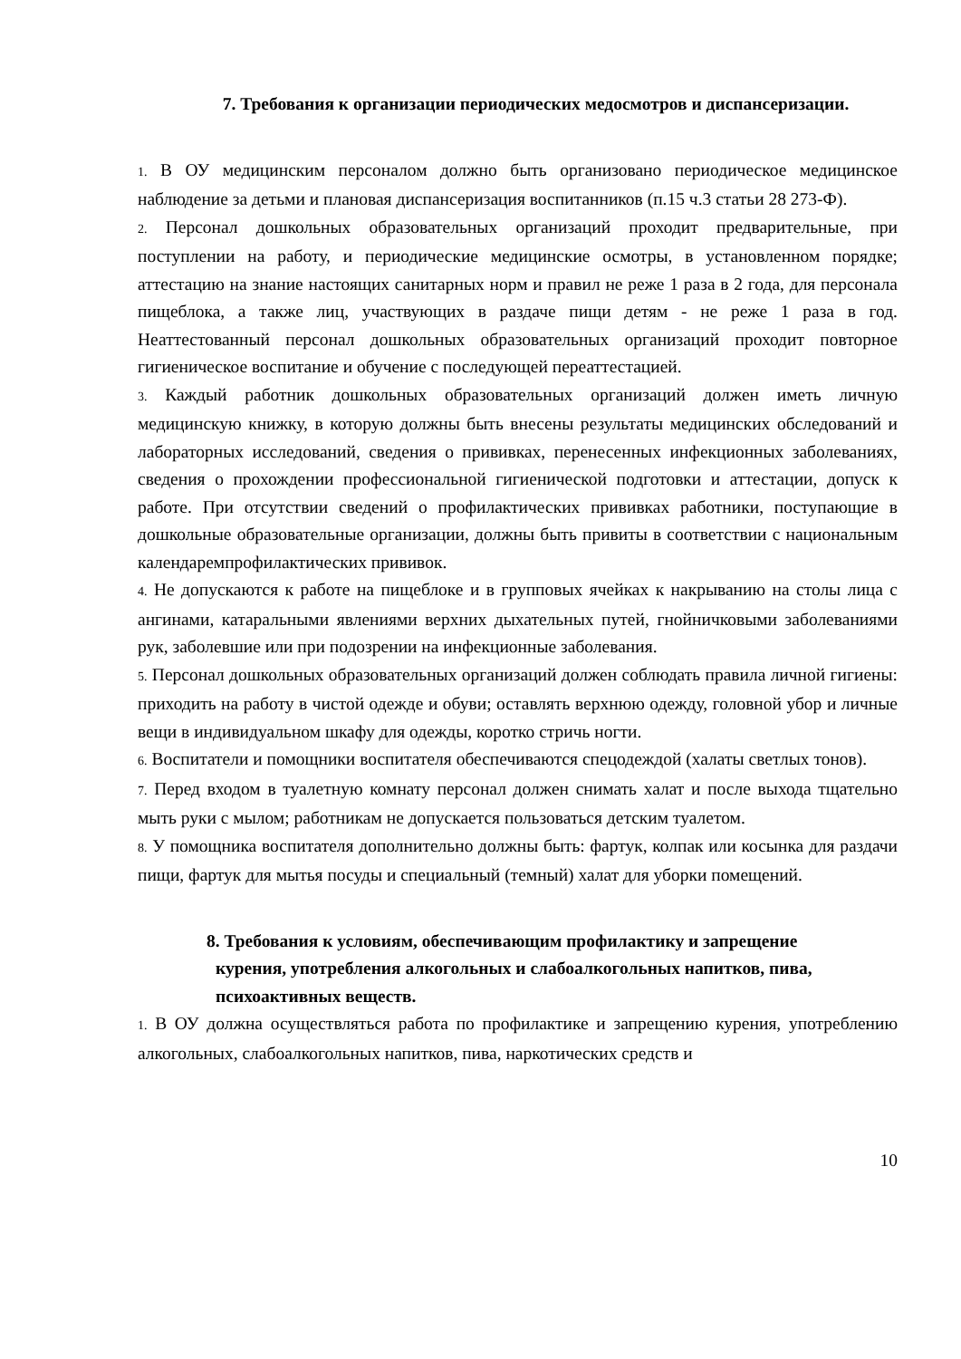7. Требования к организации периодических медосмотров и диспансеризации.
1. В ОУ медицинским персоналом должно быть организовано периодическое медицинское наблюдение за детьми и плановая диспансеризация воспитанников (п.15 ч.3 статьи 28 273-Ф).
2. Персонал дошкольных образовательных организаций проходит предварительные, при поступлении на работу, и периодические медицинские осмотры, в установленном порядке; аттестацию на знание настоящих санитарных норм и правил не реже 1 раза в 2 года, для персонала пищеблока, а также лиц, участвующих в раздаче пищи детям - не реже 1 раза в год. Неаттестованный персонал дошкольных образовательных организаций проходит повторное гигиеническое воспитание и обучение с последующей переаттестацией.
3. Каждый работник дошкольных образовательных организаций должен иметь личную медицинскую книжку, в которую должны быть внесены результаты медицинских обследований и лабораторных исследований, сведения о прививках, перенесенных инфекционных заболеваниях, сведения о прохождении профессиональной гигиенической подготовки и аттестации, допуск к работе. При отсутствии сведений о профилактических прививках работники, поступающие в дошкольные образовательные организации, должны быть привиты в соответствии с национальным календаремпрофилактических прививок.
4. Не допускаются к работе на пищеблоке и в групповых ячейках к накрыванию на столы лица с ангинами, катаральными явлениями верхних дыхательных путей, гнойничковыми заболеваниями рук, заболевшие или при подозрении на инфекционные заболевания.
5. Персонал дошкольных образовательных организаций должен соблюдать правила личной гигиены: приходить на работу в чистой одежде и обуви; оставлять верхнюю одежду, головной убор и личные вещи в индивидуальном шкафу для одежды, коротко стричь ногти.
6. Воспитатели и помощники воспитателя обеспечиваются спецодеждой (халаты светлых тонов).
7. Перед входом в туалетную комнату персонал должен снимать халат и после выхода тщательно мыть руки с мылом; работникам не допускается пользоваться детским туалетом.
8. У помощника воспитателя дополнительно должны быть: фартук, колпак или косынка для раздачи пищи, фартук для мытья посуды и специальный (темный) халат для уборки помещений.
8. Требования к условиям, обеспечивающим профилактику и запрещение
курения, употребления алкогольных и слабоалкогольных напитков, пива, психоактивных веществ.
1. В ОУ должна осуществляться работа по профилактике и запрещению курения, употреблению алкогольных, слабоалкогольных напитков, пива, наркотических средств и
10